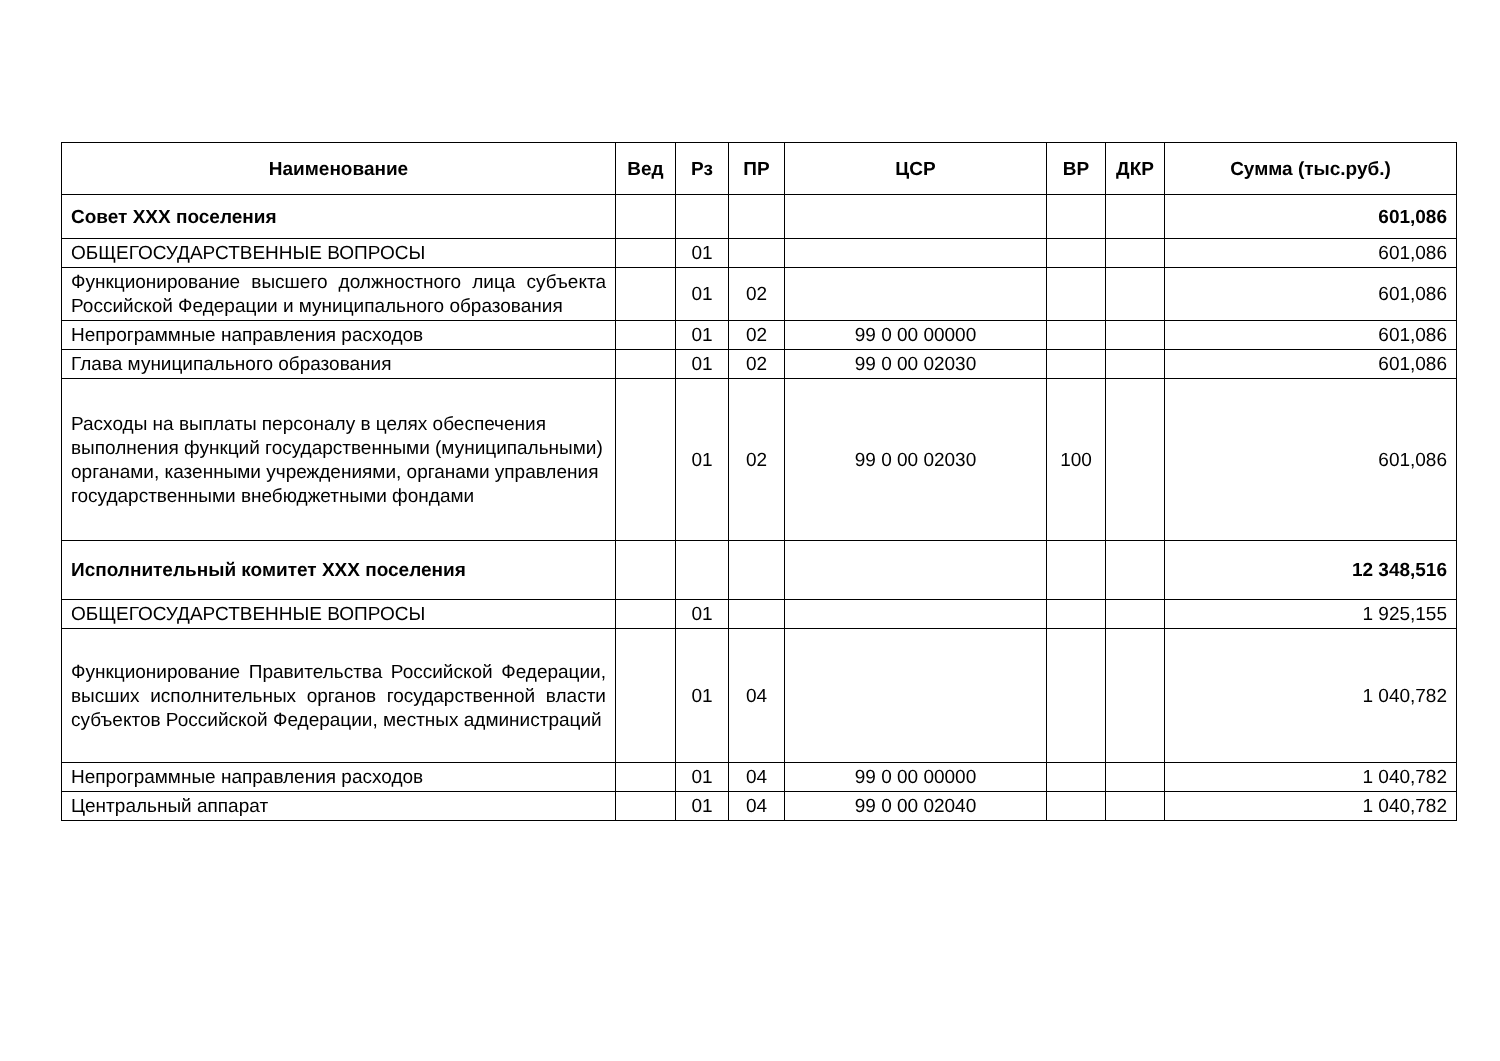| Наименование | Вед | Рз | ПР | ЦСР | ВР | ДКР | Сумма (тыс.руб.) |
| --- | --- | --- | --- | --- | --- | --- | --- |
| Совет ХХХ поселения | | | | | | | 601,086 |
| ОБЩЕГОСУДАРСТВЕННЫЕ ВОПРОСЫ | | 01 | | | | | 601,086 |
| Функционирование высшего должностного лица субъекта Российской Федерации и муниципального образования | | 01 | 02 | | | | 601,086 |
| Непрограммные направления расходов | | 01 | 02 | 99 0 00 00000 | | | 601,086 |
| Глава муниципального образования | | 01 | 02 | 99 0 00 02030 | | | 601,086 |
| Расходы на выплаты персоналу в целях обеспечения выполнения функций государственными (муниципальными) органами, казенными учреждениями, органами управления государственными внебюджетными фондами | | 01 | 02 | 99 0 00 02030 | 100 | | 601,086 |
| Исполнительный комитет ХХХ поселения | | | | | | | 12 348,516 |
| ОБЩЕГОСУДАРСТВЕННЫЕ ВОПРОСЫ | | 01 | | | | | 1 925,155 |
| Функционирование Правительства Российской Федерации, высших исполнительных органов государственной власти субъектов Российской Федерации, местных администраций | | 01 | 04 | | | | 1 040,782 |
| Непрограммные направления расходов | | 01 | 04 | 99 0 00 00000 | | | 1 040,782 |
| Центральный аппарат | | 01 | 04 | 99 0 00 02040 | | | 1 040,782 |